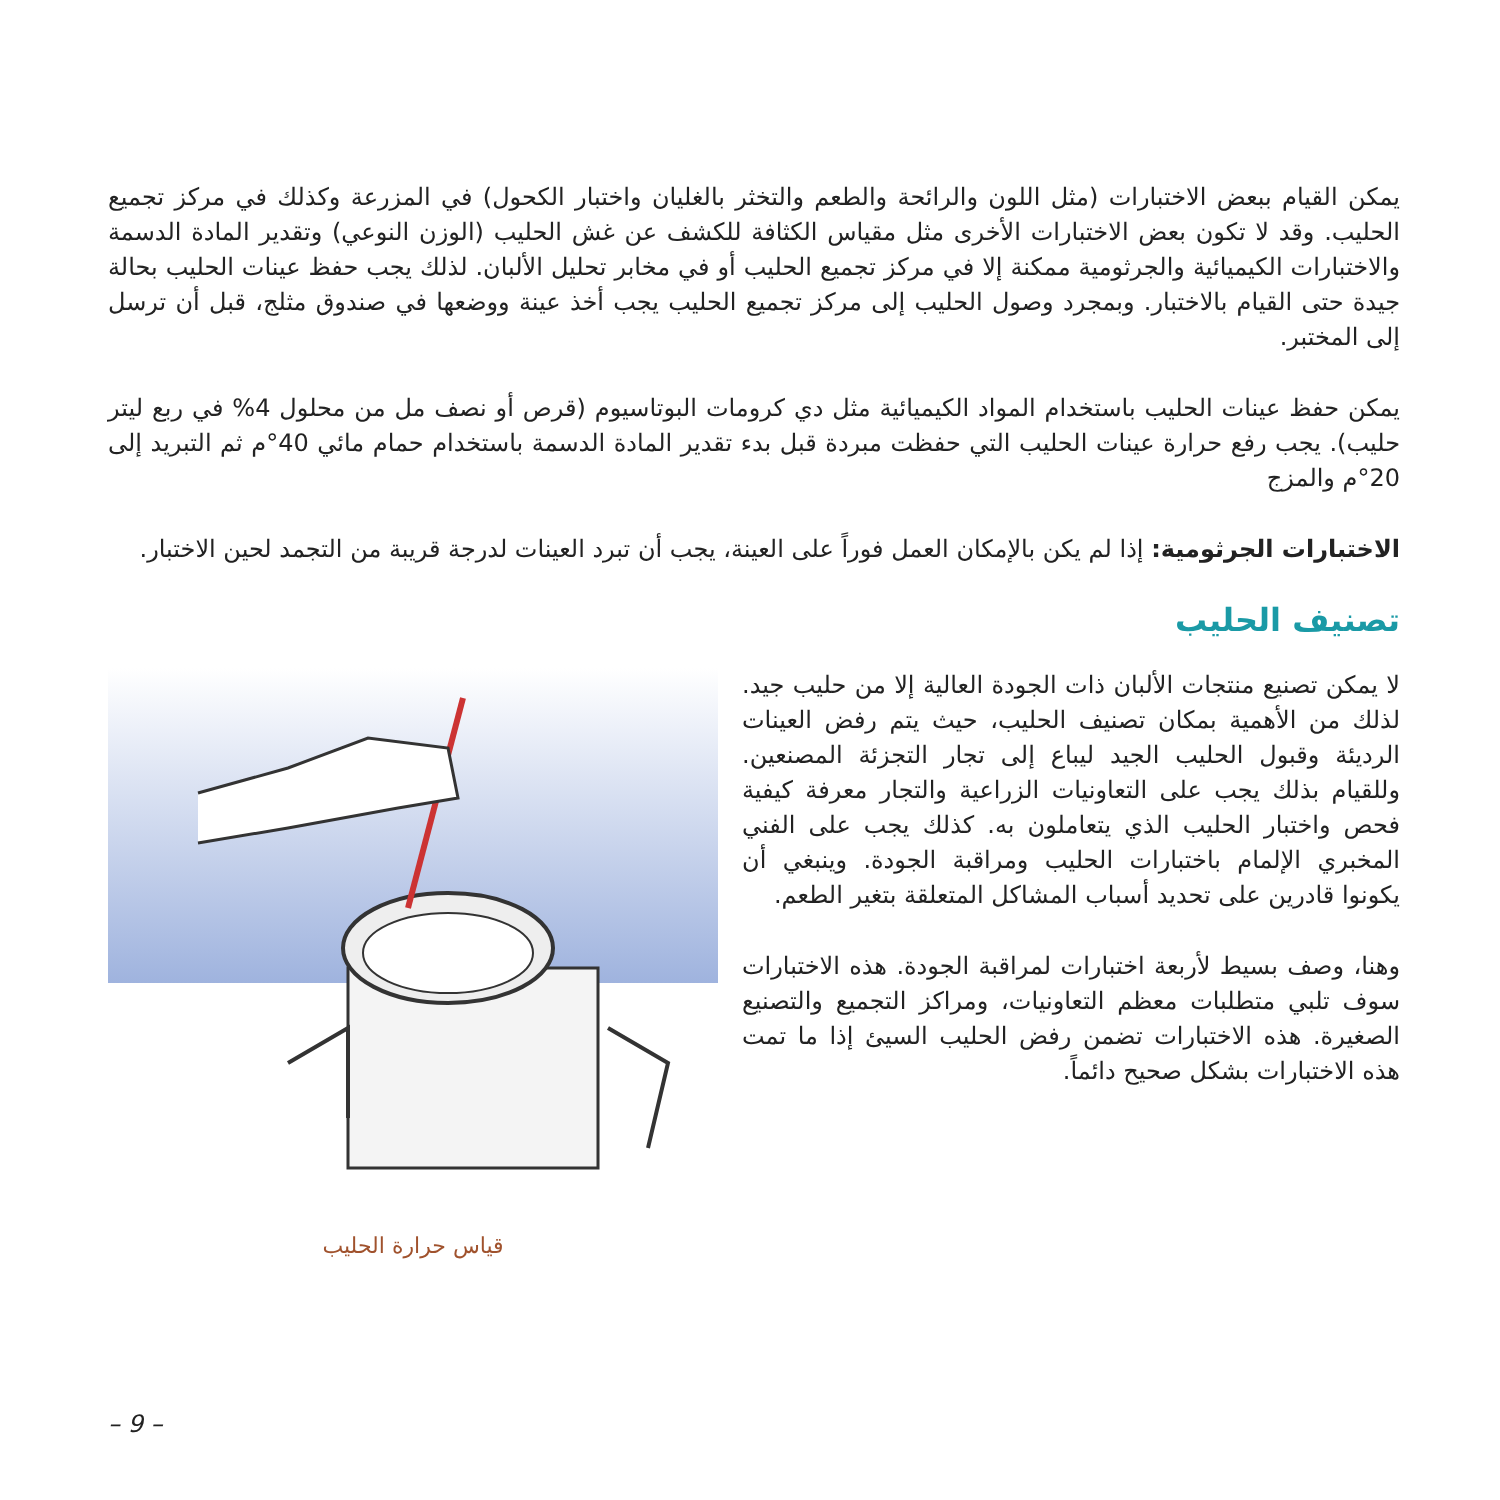يمكن القيام ببعض الاختبارات (مثل اللون والرائحة والطعم والتخثر بالغليان واختبار الكحول) في المزرعة وكذلك في مركز تجميع الحليب. وقد لا تكون بعض الاختبارات الأخرى مثل مقياس الكثافة للكشف عن غش الحليب (الوزن النوعي) وتقدير المادة الدسمة والاختبارات الكيميائية والجرثومية ممكنة إلا في مركز تجميع الحليب أو في مخابر تحليل الألبان. لذلك يجب حفظ عينات الحليب بحالة جيدة حتى القيام بالاختبار. وبمجرد وصول الحليب إلى مركز تجميع الحليب يجب أخذ عينة ووضعها في صندوق مثلج، قبل أن ترسل إلى المختبر.
يمكن حفظ عينات الحليب باستخدام المواد الكيميائية مثل دي كرومات البوتاسيوم (قرص أو نصف مل من محلول 4% في ربع ليتر حليب). يجب رفع حرارة عينات الحليب التي حفظت مبردة قبل بدء تقدير المادة الدسمة باستخدام حمام مائي 40°م ثم التبريد إلى 20°م والمزج
الاختبارات الجرثومية: إذا لم يكن بالإمكان العمل فوراً على العينة، يجب أن تبرد العينات لدرجة قريبة من التجمد لحين الاختبار.
تصنيف الحليب
لا يمكن تصنيع منتجات الألبان ذات الجودة العالية إلا من حليب جيد. لذلك من الأهمية بمكان تصنيف الحليب، حيث يتم رفض العينات الرديئة وقبول الحليب الجيد ليباع إلى تجار التجزئة المصنعين. وللقيام بذلك يجب على التعاونيات الزراعية والتجار معرفة كيفية فحص واختبار الحليب الذي يتعاملون به. كذلك يجب على الفني المخبري الإلمام باختبارات الحليب ومراقبة الجودة. وينبغي أن يكونوا قادرين على تحديد أسباب المشاكل المتعلقة بتغير الطعم.
وهنا، وصف بسيط لأربعة اختبارات لمراقبة الجودة. هذه الاختبارات سوف تلبي متطلبات معظم التعاونيات، ومراكز التجميع والتصنيع الصغيرة. هذه الاختبارات تضمن رفض الحليب السيئ إذا ما تمت هذه الاختبارات بشكل صحيح دائماً.
قياس حرارة الحليب
– 9 –